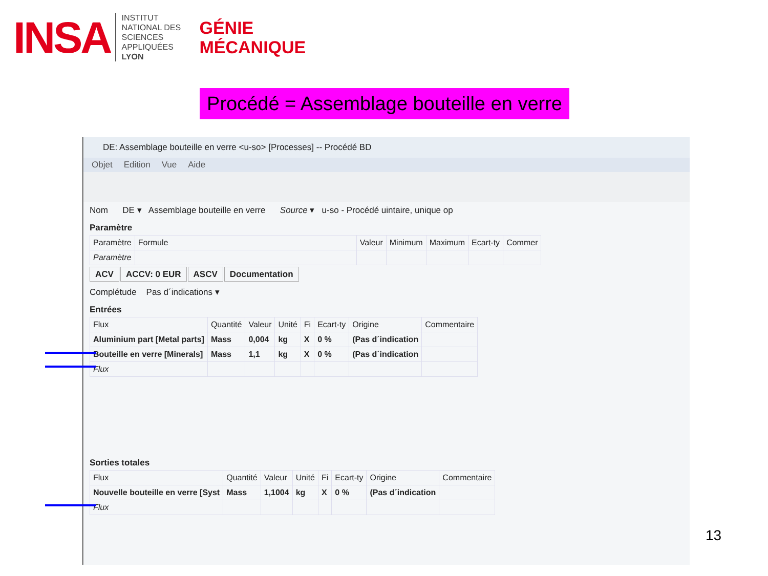INSA
INSTITUT NATIONAL DES SCIENCES APPLIQUÉES LYON
GÉNIE
MÉCANIQUE
Procédé = Assemblage bouteille en verre
DE: Assemblage bouteille en verre <u-so> [Processes] -- Procédé BD
Objet Edition Vue Aide
Nom DE ▾ Assemblage bouteille en verre Source ▾ u-so - Procédé uintaire, unique op
Paramètre
| Paramètre | Formule | Valeur | Minimum | Maximum | Ecart-ty | Commer |
| --- | --- | --- | --- | --- | --- | --- |
| Paramètre | | | | | | |
ACV ACCV: 0 EUR ASCV Documentation
Complétude Pas d´indications ▾
Entrées
| Flux | Quantité | Valeur | Unité | Fi | Ecart-ty | Origine | Commentaire |
| --- | --- | --- | --- | --- | --- | --- | --- |
| Aluminium part [Metal parts] | Mass | 0,004 | kg | X | 0 % | (Pas d´indication | |
| Bouteille en verre [Minerals] | Mass | 1,1 | kg | X | 0 % | (Pas d´indication | |
| Flux | | | | | | | |
Sorties totales
| Flux | Quantité | Valeur | Unité | Fi | Ecart-ty | Origine | Commentaire |
| --- | --- | --- | --- | --- | --- | --- | --- |
| Nouvelle bouteille en verre [Syst | Mass | 1,1004 | kg | X | 0 % | (Pas d´indication | |
| Flux | | | | | | | |
13